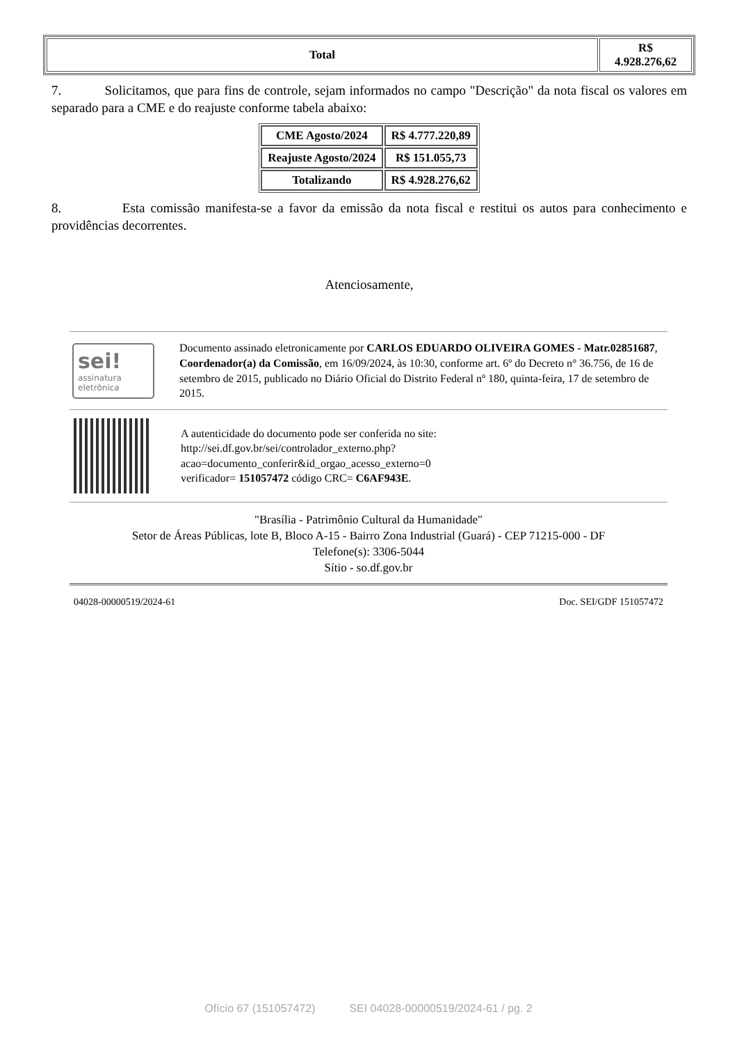| Total | R$ 4.928.276,62 |
7. Solicitamos, que para fins de controle, sejam informados no campo "Descrição" da nota fiscal os valores em separado para a CME e do reajuste conforme tabela abaixo:
| CME Agosto/2024 | R$ 4.777.220,89 |
| Reajuste Agosto/2024 | R$ 151.055,73 |
| Totalizando | R$ 4.928.276,62 |
8. Esta comissão manifesta-se a favor da emissão da nota fiscal e restitui os autos para conhecimento e providências decorrentes.
Atenciosamente,
sei!
assinatura
eletrônica
Documento assinado eletronicamente por CARLOS EDUARDO OLIVEIRA GOMES - Matr.02851687, Coordenador(a) da Comissão, em 16/09/2024, às 10:30, conforme art. 6º do Decreto n° 36.756, de 16 de setembro de 2015, publicado no Diário Oficial do Distrito Federal nº 180, quinta-feira, 17 de setembro de 2015.
A autenticidade do documento pode ser conferida no site:
http://sei.df.gov.br/sei/controlador_externo.php?
acao=documento_conferir&id_orgao_acesso_externo=0
verificador= 151057472 código CRC= C6AF943E.
"Brasília - Patrimônio Cultural da Humanidade"
Setor de Áreas Públicas, lote B, Bloco A-15 - Bairro Zona Industrial (Guará) - CEP 71215-000 - DF
Telefone(s): 3306-5044
Sítio - so.df.gov.br
04028-00000519/2024-61 Doc. SEI/GDF 151057472
Ofício 67 (151057472) SEI 04028-00000519/2024-61 / pg. 2